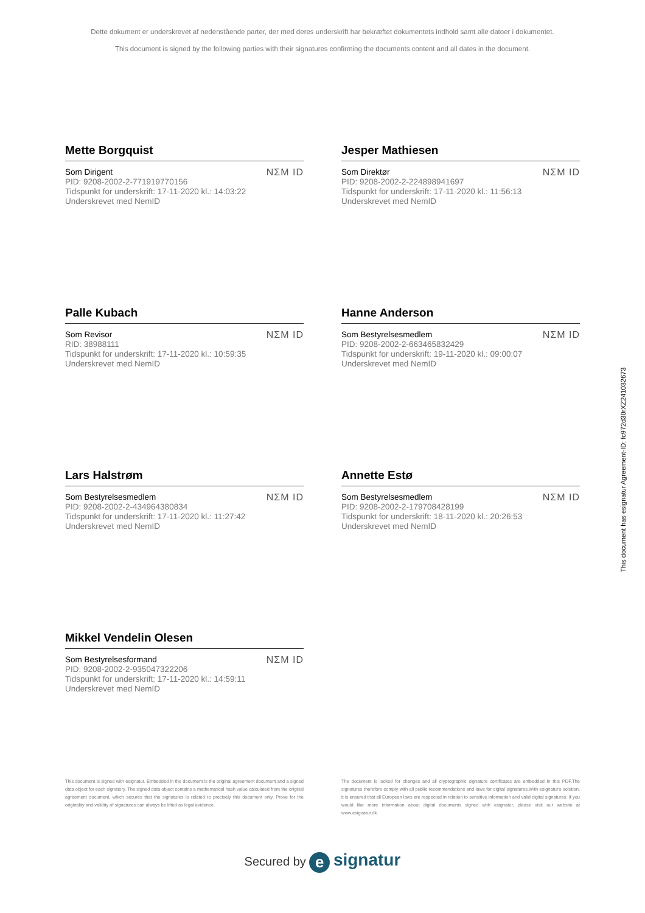Dette dokument er underskrevet af nedenstående parter, der med deres underskrift har bekræftet dokumentets indhold samt alle datoer i dokumentet.
This document is signed by the following parties with their signatures confirming the documents content and all dates in the document.
Mette Borgquist
Som Dirigent
PID: 9208-2002-2-771919770156
Tidspunkt for underskrift: 17-11-2020 kl.: 14:03:22
Underskrevet med NemID
NΣM ID
Jesper Mathiesen
Som Direktør
PID: 9208-2002-2-224898941697
Tidspunkt for underskrift: 17-11-2020 kl.: 11:56:13
Underskrevet med NemID
NΣM ID
Palle Kubach
Som Revisor
RID: 38988111
Tidspunkt for underskrift: 17-11-2020 kl.: 10:59:35
Underskrevet med NemID
NΣM ID
Hanne Anderson
Som Bestyrelsesmedlem
PID: 9208-2002-2-663465832429
Tidspunkt for underskrift: 19-11-2020 kl.: 09:00:07
Underskrevet med NemID
NΣM ID
Lars Halstrøm
Som Bestyrelsesmedlem
PID: 9208-2002-2-434964380834
Tidspunkt for underskrift: 17-11-2020 kl.: 11:27:42
Underskrevet med NemID
NΣM ID
Annette Estø
Som Bestyrelsesmedlem
PID: 9208-2002-2-179708428199
Tidspunkt for underskrift: 18-11-2020 kl.: 20:26:53
Underskrevet med NemID
NΣM ID
Mikkel Vendelin Olesen
Som Bestyrelsesformand
PID: 9208-2002-2-935047322206
Tidspunkt for underskrift: 17-11-2020 kl.: 14:59:11
Underskrevet med NemID
NΣM ID
This document is signed with esignatur. Embedded in the document is the original agreement document and a signed data object for each signatory. The signed data object contains a mathematical hash value calculated from the original agreement document, which secures that the signatures is related to precisely this document only. Prove for the originality and validity of signatures can always be lifted as legal evidence.
The document is locked for changes and all cryptographic signature certificates are embedded in this PDF.The signatures therefore comply with all public recommendations and laws for digital signatures.With esignatur's solution, it is ensured that all European laws are respected in relation to sensitive information and valid digital signatures. If you would like more information about digital documents signed with esignatur, please visit our website at www.esignatur.dk.
Secured by e signatur
This document has esignatur Agreement-ID: fc972d30rXZ241032673